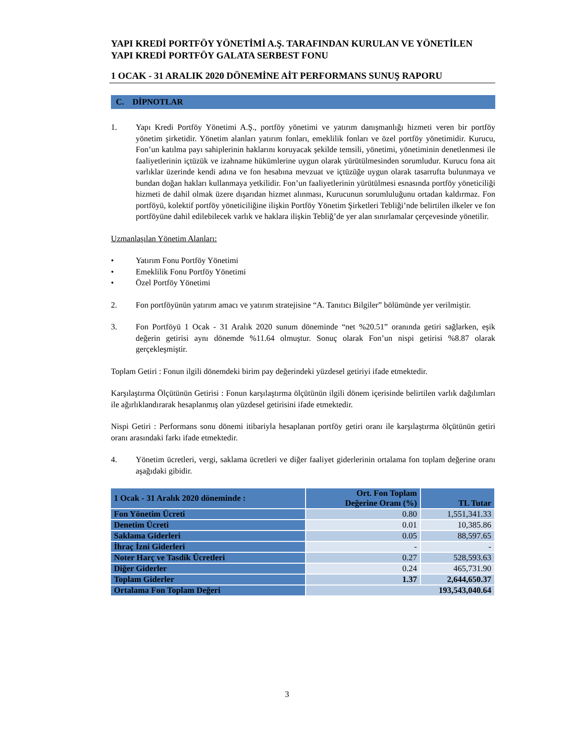YAPI KREDİ PORTFÖY YÖNETİMİ A.Ş. TARAFINDAN KURULAN VE YÖNETİLEN YAPI KREDİ PORTFÖY GALATA SERBEST FONU
1 OCAK - 31 ARALIK 2020 DÖNEMİNE AİT PERFORMANS SUNUŞ RAPORU
C. DİPNOTLAR
1. Yapı Kredi Portföy Yönetimi A.Ş., portföy yönetimi ve yatırım danışmanlığı hizmeti veren bir portföy yönetim şirketidir. Yönetim alanları yatırım fonları, emeklilik fonları ve özel portföy yönetimidir. Kurucu, Fon’un katılma payı sahiplerinin haklarını koruyacak şekilde temsili, yönetimi, yönetiminin denetlenmesi ile faaliyetlerinin içtüzük ve izahname hükümlerine uygun olarak yürütülmesinden sorumludur. Kurucu fona ait varlıklar üzerinde kendi adına ve fon hesabına mevzuat ve içtüzüğe uygun olarak tasarrufta bulunmaya ve bundan doğan hakları kullanmaya yetkilidir. Fon’un faaliyetlerinin yürütülmesi esnasında portföy yöneticiliği hizmeti de dahil olmak üzere dışarıdan hizmet alınması, Kurucunun sorumluluğunu ortadan kaldırmaz. Fon portföyü, kolektif portföy yöneticiliğine ilişkin Portföy Yönetim Şirketleri Tebliği’nde belirtilen ilkeler ve fon portföyüne dahil edilebilecek varlık ve haklara ilişkin Tebliğ’de yer alan sınırlamalar çerçevesinde yönetilir.
Uzmanlaşılan Yönetim Alanları:
• Yatırım Fonu Portföy Yönetimi
• Emeklilik Fonu Portföy Yönetimi
• Özel Portföy Yönetimi
2. Fon portföyünün yatırım amacı ve yatırım stratejisine “A. Tanıtıcı Bilgiler” bölümünde yer verilmiştir.
3. Fon Portföyü 1 Ocak - 31 Aralık 2020 sunum döneminde “net %20.51” oranında getiri sağlarken, eşik değerin getirisi aynı dönemde %11.64 olmuştur. Sonuç olarak Fon’un nispi getirisi %8.87 olarak gerçekleşmiştir.
Toplam Getiri : Fonun ilgili dönemdeki birim pay değerindeki yüzdesel getiriyi ifade etmektedir.
Karşılaştırma Ölçütünün Getirisi : Fonun karşılaştırma ölçütünün ilgili dönem içerisinde belirtilen varlık dağılımları ile ağırlıklandırarak hesaplanmış olan yüzdesel getirisini ifade etmektedir.
Nispi Getiri : Performans sonu dönemi itibariyla hesaplanan portföy getiri oranı ile karşılaştırma ölçütünün getiri oranı arasındaki farkı ifade etmektedir.
4. Yönetim ücretleri, vergi, saklama ücretleri ve diğer faaliyet giderlerinin ortalama fon toplam değerine oranı aşağıdaki gibidir.
| 1 Ocak - 31 Aralık 2020 döneminde : | Ort. Fon Toplam Değerine Oranı (%) | TL Tutar |
| --- | --- | --- |
| Fon Yönetim Ücreti | 0.80 | 1,551,341.33 |
| Denetim Ücreti | 0.01 | 10,385.86 |
| Saklama Giderleri | 0.05 | 88,597.65 |
| İhraç İzni Giderleri | - | - |
| Noter Harç ve Tasdik Ücretleri | 0.27 | 528,593.63 |
| Diğer Giderler | 0.24 | 465,731.90 |
| Toplam Giderler | 1.37 | 2,644,650.37 |
| Ortalama Fon Toplam Değeri | 193,543,040.64 | |
3